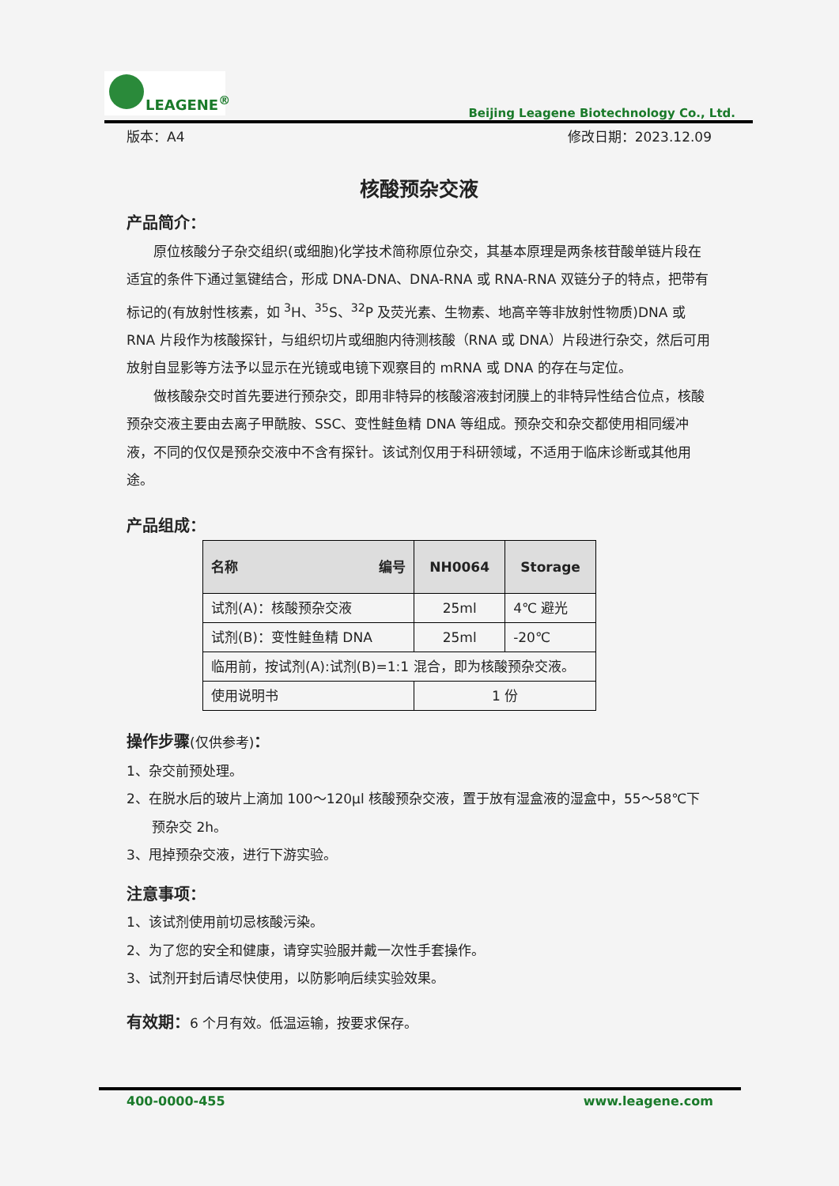LEAGENE<sup>®</sup>
Beijing Leagene Biotechnology Co., Ltd.
版本：A4 修改日期：2023.12.09
核酸预杂交液
产品简介：
原位核酸分子杂交组织(或细胞)化学技术简称原位杂交，其基本原理是两条核苷酸单链片段在适宜的条件下通过氢键结合，形成 DNA-DNA、DNA-RNA 或 RNA-RNA 双链分子的特点，把带有标记的(有放射性核素，如 <sup>3</sup>H、<sup>35</sup>S、<sup>32</sup>P 及荧光素、生物素、地高辛等非放射性物质)DNA 或 RNA 片段作为核酸探针，与组织切片或细胞内待测核酸（RNA 或 DNA）片段进行杂交，然后可用放射自显影等方法予以显示在光镜或电镜下观察目的 mRNA 或 DNA 的存在与定位。
做核酸杂交时首先要进行预杂交，即用非特异的核酸溶液封闭膜上的非特异性结合位点，核酸预杂交液主要由去离子甲酰胺、SSC、变性鲑鱼精 DNA 等组成。预杂交和杂交都使用相同缓冲液，不同的仅仅是预杂交液中不含有探针。该试剂仅用于科研领域，不适用于临床诊断或其他用途。
产品组成：
| 名称 编号 | NH0064 | Storage |
| --- | --- | --- |
| 试剂(A)：核酸预杂交液 | 25ml | 4℃ 避光 |
| 试剂(B)：变性鲑鱼精 DNA | 25ml | -20℃ |
| 临用前，按试剂(A):试剂(B)=1:1 混合，即为核酸预杂交液。 | | |
| 使用说明书 | 1 份 | |
操作步骤(仅供参考)：
1、杂交前预处理。
2、在脱水后的玻片上滴加 100～120μl 核酸预杂交液，置于放有湿盒液的湿盒中，55～58℃下预杂交 2h。
3、甩掉预杂交液，进行下游实验。
注意事项：
1、该试剂使用前切忌核酸污染。
2、为了您的安全和健康，请穿实验服并戴一次性手套操作。
3、试剂开封后请尽快使用，以防影响后续实验效果。
有效期：6 个月有效。低温运输，按要求保存。
400-0000-455 www.leagene.com